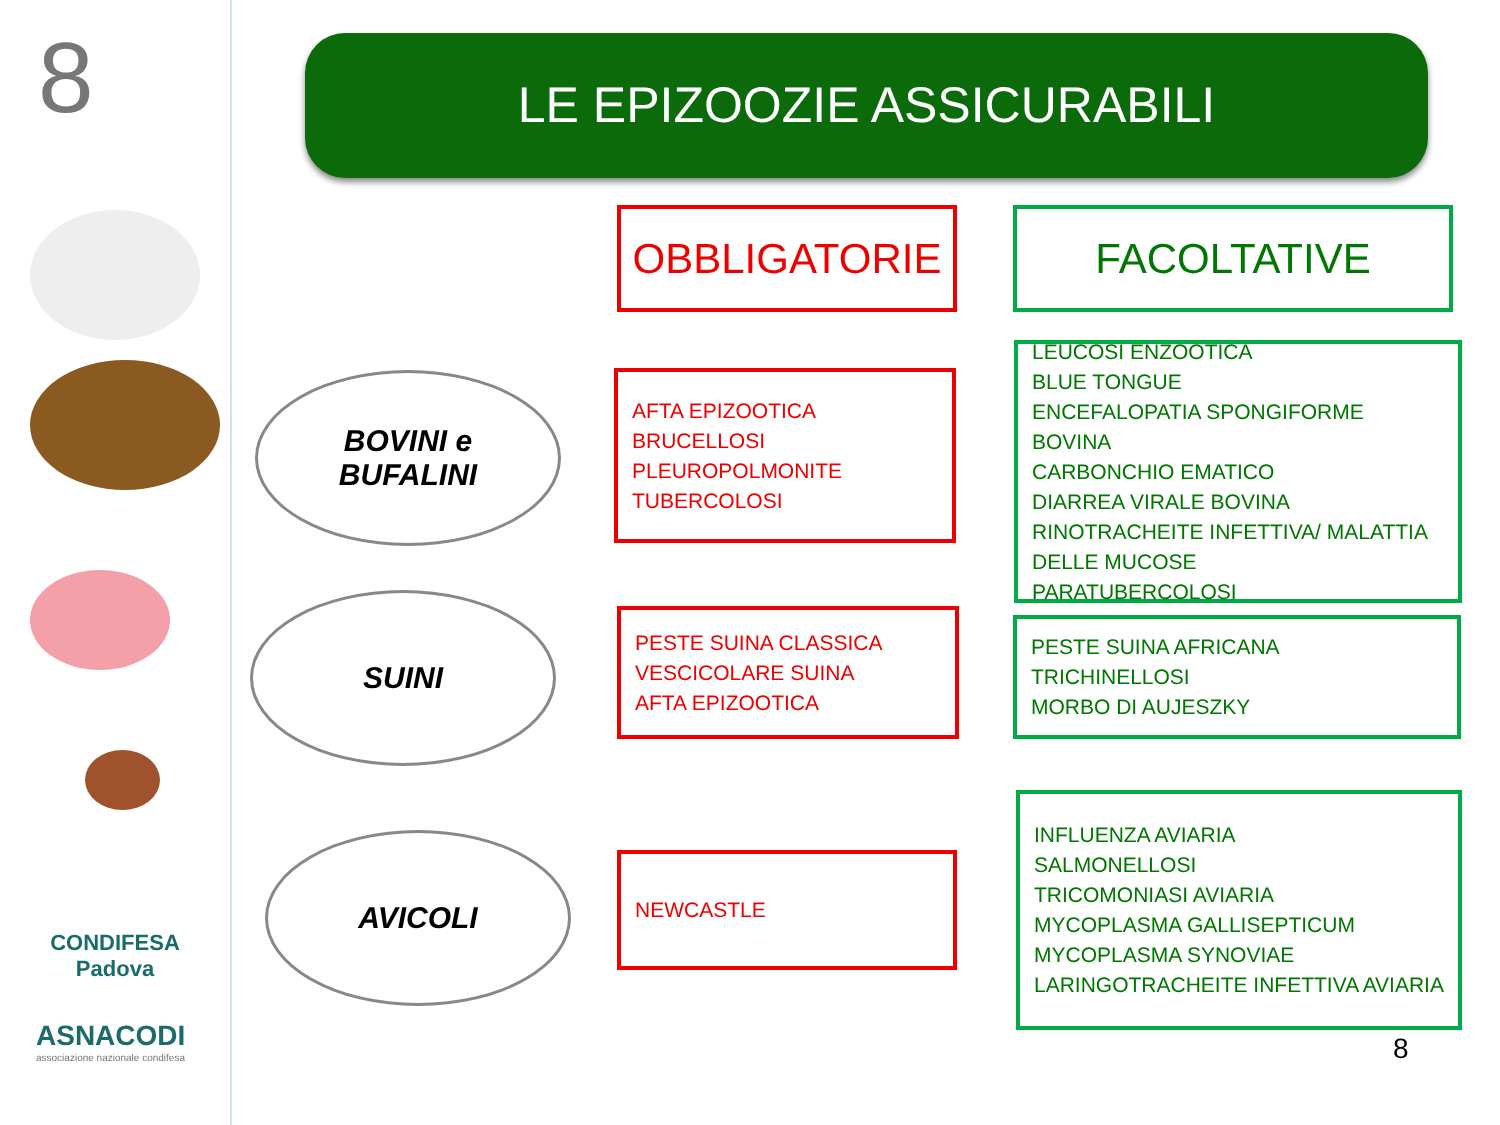8
CONDIFESA
Padova
ASNACODI
associazione nazionale condifesa
LE EPIZOOZIE ASSICURABILI
OBBLIGATORIE FACOLTATIVE
BOVINI e
BUFALINI
AFTA EPIZOOTICA
BRUCELLOSI
PLEUROPOLMONITE
TUBERCOLOSI
LEUCOSI ENZOOTICA
BLUE TONGUE
ENCEFALOPATIA SPONGIFORME BOVINA
CARBONCHIO EMATICO
DIARREA VIRALE BOVINA
RINOTRACHEITE INFETTIVA/ MALATTIA DELLE MUCOSE
PARATUBERCOLOSI
SUINI
PESTE SUINA CLASSICA
VESCICOLARE SUINA
AFTA EPIZOOTICA
PESTE SUINA AFRICANA
TRICHINELLOSI
MORBO DI AUJESZKY
AVICOLI NEWCASTLE
INFLUENZA AVIARIA
SALMONELLOSI
TRICOMONIASI AVIARIA
MYCOPLASMA GALLISEPTICUM
MYCOPLASMA SYNOVIAE
LARINGOTRACHEITE INFETTIVA AVIARIA
8